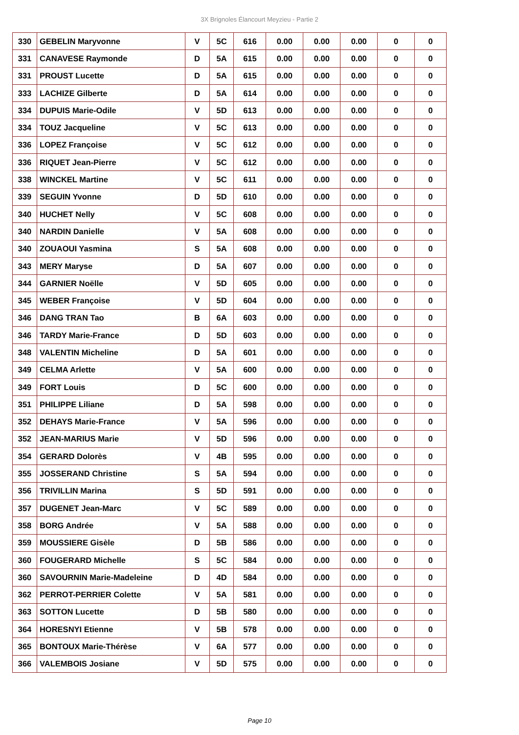3X Brignoles Élancourt Meyzieu - Partie 2
| 330 | GEBELIN Maryvonne | V | 5C | 616 | 0.00 | 0.00 | 0.00 | 0 | 0 |
| 331 | CANAVESE Raymonde | D | 5A | 615 | 0.00 | 0.00 | 0.00 | 0 | 0 |
| 331 | PROUST Lucette | D | 5A | 615 | 0.00 | 0.00 | 0.00 | 0 | 0 |
| 333 | LACHIZE Gilberte | D | 5A | 614 | 0.00 | 0.00 | 0.00 | 0 | 0 |
| 334 | DUPUIS Marie-Odile | V | 5D | 613 | 0.00 | 0.00 | 0.00 | 0 | 0 |
| 334 | TOUZ Jacqueline | V | 5C | 613 | 0.00 | 0.00 | 0.00 | 0 | 0 |
| 336 | LOPEZ Françoise | V | 5C | 612 | 0.00 | 0.00 | 0.00 | 0 | 0 |
| 336 | RIQUET Jean-Pierre | V | 5C | 612 | 0.00 | 0.00 | 0.00 | 0 | 0 |
| 338 | WINCKEL Martine | V | 5C | 611 | 0.00 | 0.00 | 0.00 | 0 | 0 |
| 339 | SEGUIN Yvonne | D | 5D | 610 | 0.00 | 0.00 | 0.00 | 0 | 0 |
| 340 | HUCHET Nelly | V | 5C | 608 | 0.00 | 0.00 | 0.00 | 0 | 0 |
| 340 | NARDIN Danielle | V | 5A | 608 | 0.00 | 0.00 | 0.00 | 0 | 0 |
| 340 | ZOUAOUI Yasmina | S | 5A | 608 | 0.00 | 0.00 | 0.00 | 0 | 0 |
| 343 | MERY Maryse | D | 5A | 607 | 0.00 | 0.00 | 0.00 | 0 | 0 |
| 344 | GARNIER Noëlle | V | 5D | 605 | 0.00 | 0.00 | 0.00 | 0 | 0 |
| 345 | WEBER Françoise | V | 5D | 604 | 0.00 | 0.00 | 0.00 | 0 | 0 |
| 346 | DANG TRAN Tao | B | 6A | 603 | 0.00 | 0.00 | 0.00 | 0 | 0 |
| 346 | TARDY Marie-France | D | 5D | 603 | 0.00 | 0.00 | 0.00 | 0 | 0 |
| 348 | VALENTIN Micheline | D | 5A | 601 | 0.00 | 0.00 | 0.00 | 0 | 0 |
| 349 | CELMA Arlette | V | 5A | 600 | 0.00 | 0.00 | 0.00 | 0 | 0 |
| 349 | FORT Louis | D | 5C | 600 | 0.00 | 0.00 | 0.00 | 0 | 0 |
| 351 | PHILIPPE Liliane | D | 5A | 598 | 0.00 | 0.00 | 0.00 | 0 | 0 |
| 352 | DEHAYS Marie-France | V | 5A | 596 | 0.00 | 0.00 | 0.00 | 0 | 0 |
| 352 | JEAN-MARIUS Marie | V | 5D | 596 | 0.00 | 0.00 | 0.00 | 0 | 0 |
| 354 | GERARD Dolorès | V | 4B | 595 | 0.00 | 0.00 | 0.00 | 0 | 0 |
| 355 | JOSSERAND Christine | S | 5A | 594 | 0.00 | 0.00 | 0.00 | 0 | 0 |
| 356 | TRIVILLIN Marina | S | 5D | 591 | 0.00 | 0.00 | 0.00 | 0 | 0 |
| 357 | DUGENET Jean-Marc | V | 5C | 589 | 0.00 | 0.00 | 0.00 | 0 | 0 |
| 358 | BORG Andrée | V | 5A | 588 | 0.00 | 0.00 | 0.00 | 0 | 0 |
| 359 | MOUSSIERE Gisèle | D | 5B | 586 | 0.00 | 0.00 | 0.00 | 0 | 0 |
| 360 | FOUGERARD Michelle | S | 5C | 584 | 0.00 | 0.00 | 0.00 | 0 | 0 |
| 360 | SAVOURNIN Marie-Madeleine | D | 4D | 584 | 0.00 | 0.00 | 0.00 | 0 | 0 |
| 362 | PERROT-PERRIER Colette | V | 5A | 581 | 0.00 | 0.00 | 0.00 | 0 | 0 |
| 363 | SOTTON Lucette | D | 5B | 580 | 0.00 | 0.00 | 0.00 | 0 | 0 |
| 364 | HORESNYI Etienne | V | 5B | 578 | 0.00 | 0.00 | 0.00 | 0 | 0 |
| 365 | BONTOUX Marie-Thérèse | V | 6A | 577 | 0.00 | 0.00 | 0.00 | 0 | 0 |
| 366 | VALEMBOIS Josiane | V | 5D | 575 | 0.00 | 0.00 | 0.00 | 0 | 0 |
Page 10